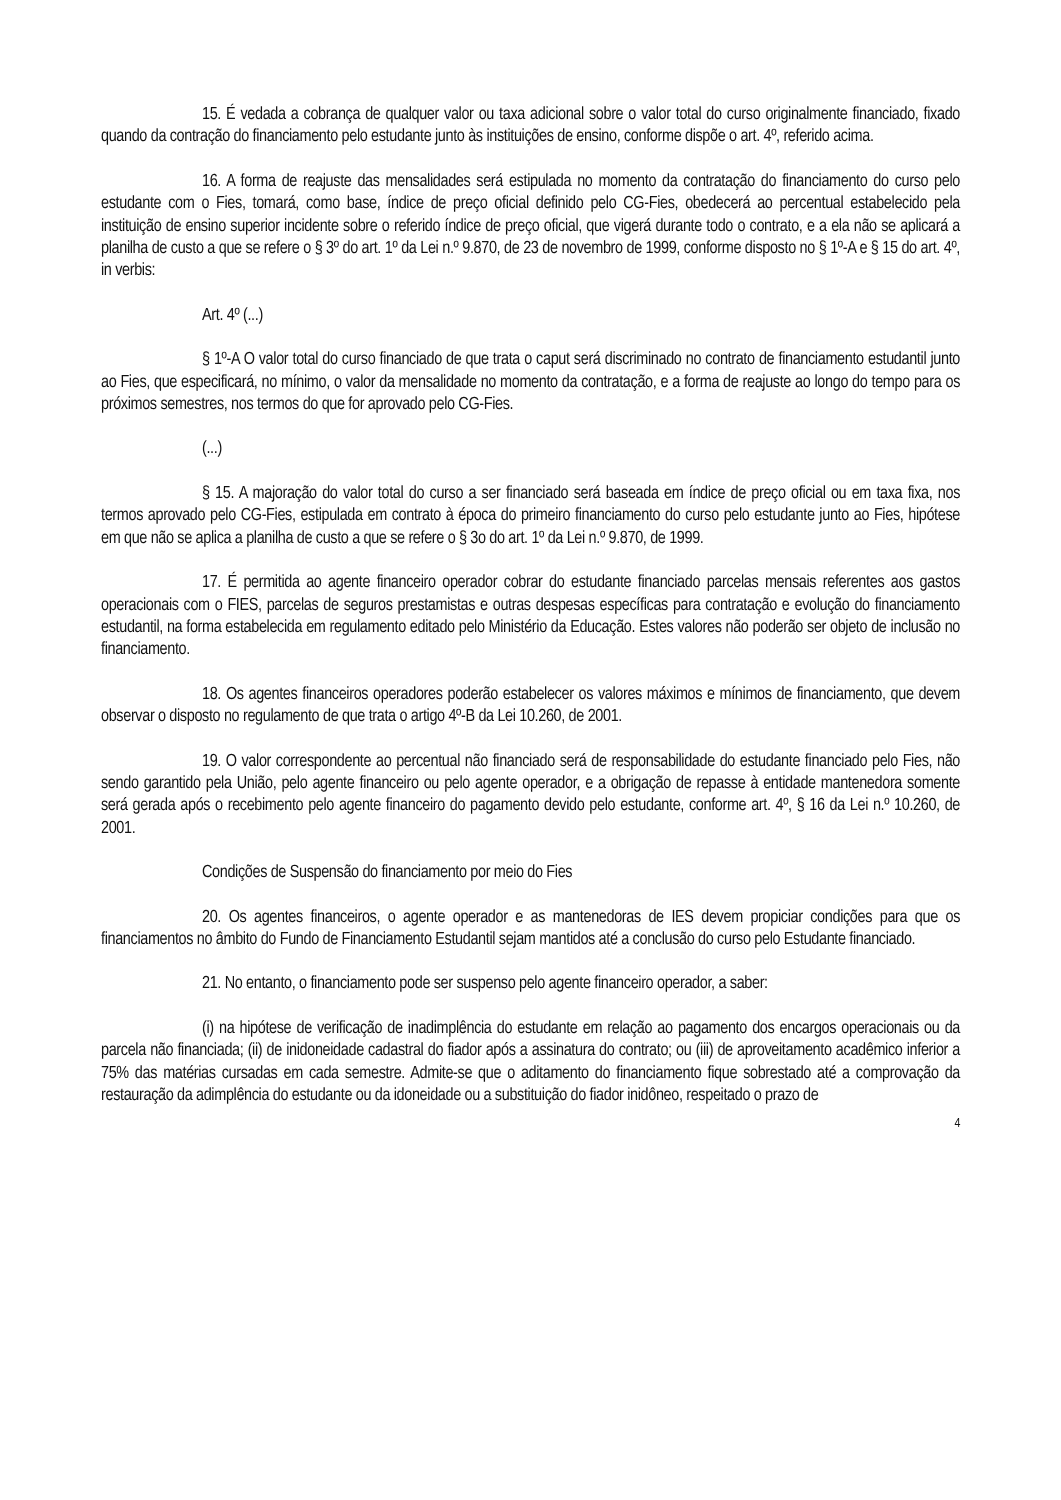15. É vedada a cobrança de qualquer valor ou taxa adicional sobre o valor total do curso originalmente financiado, fixado quando da contração do financiamento pelo estudante junto às instituições de ensino, conforme dispõe o art. 4º, referido acima.
16. A forma de reajuste das mensalidades será estipulada no momento da contratação do financiamento do curso pelo estudante com o Fies, tomará, como base, índice de preço oficial definido pelo CG-Fies, obedecerá ao percentual estabelecido pela instituição de ensino superior incidente sobre o referido índice de preço oficial, que vigerá durante todo o contrato, e a ela não se aplicará a planilha de custo a que se refere o § 3º do art. 1º da Lei n.º 9.870, de 23 de novembro de 1999, conforme disposto no § 1º-A e § 15 do art. 4º, in verbis:
Art. 4º (...)
§ 1º-A O valor total do curso financiado de que trata o caput será discriminado no contrato de financiamento estudantil junto ao Fies, que especificará, no mínimo, o valor da mensalidade no momento da contratação, e a forma de reajuste ao longo do tempo para os próximos semestres, nos termos do que for aprovado pelo CG-Fies.
(...)
§ 15. A majoração do valor total do curso a ser financiado será baseada em índice de preço oficial ou em taxa fixa, nos termos aprovado pelo CG-Fies, estipulada em contrato à época do primeiro financiamento do curso pelo estudante junto ao Fies, hipótese em que não se aplica a planilha de custo a que se refere o § 3o do art. 1º da Lei n.º 9.870, de 1999.
17. É permitida ao agente financeiro operador cobrar do estudante financiado parcelas mensais referentes aos gastos operacionais com o FIES, parcelas de seguros prestamistas e outras despesas específicas para contratação e evolução do financiamento estudantil, na forma estabelecida em regulamento editado pelo Ministério da Educação. Estes valores não poderão ser objeto de inclusão no financiamento.
18. Os agentes financeiros operadores poderão estabelecer os valores máximos e mínimos de financiamento, que devem observar o disposto no regulamento de que trata o artigo 4º-B da Lei 10.260, de 2001.
19. O valor correspondente ao percentual não financiado será de responsabilidade do estudante financiado pelo Fies, não sendo garantido pela União, pelo agente financeiro ou pelo agente operador, e a obrigação de repasse à entidade mantenedora somente será gerada após o recebimento pelo agente financeiro do pagamento devido pelo estudante, conforme art. 4º, § 16 da Lei n.º 10.260, de 2001.
Condições de Suspensão do financiamento por meio do Fies
20. Os agentes financeiros, o agente operador e as mantenedoras de IES devem propiciar condições para que os financiamentos no âmbito do Fundo de Financiamento Estudantil sejam mantidos até a conclusão do curso pelo Estudante financiado.
21. No entanto, o financiamento pode ser suspenso pelo agente financeiro operador, a saber:
(i) na hipótese de verificação de inadimplência do estudante em relação ao pagamento dos encargos operacionais ou da parcela não financiada; (ii) de inidoneidade cadastral do fiador após a assinatura do contrato; ou (iii) de aproveitamento acadêmico inferior a 75% das matérias cursadas em cada semestre. Admite-se que o aditamento do financiamento fique sobrestado até a comprovação da restauração da adimplência do estudante ou da idoneidade ou a substituição do fiador inidôneo, respeitado o prazo de
4